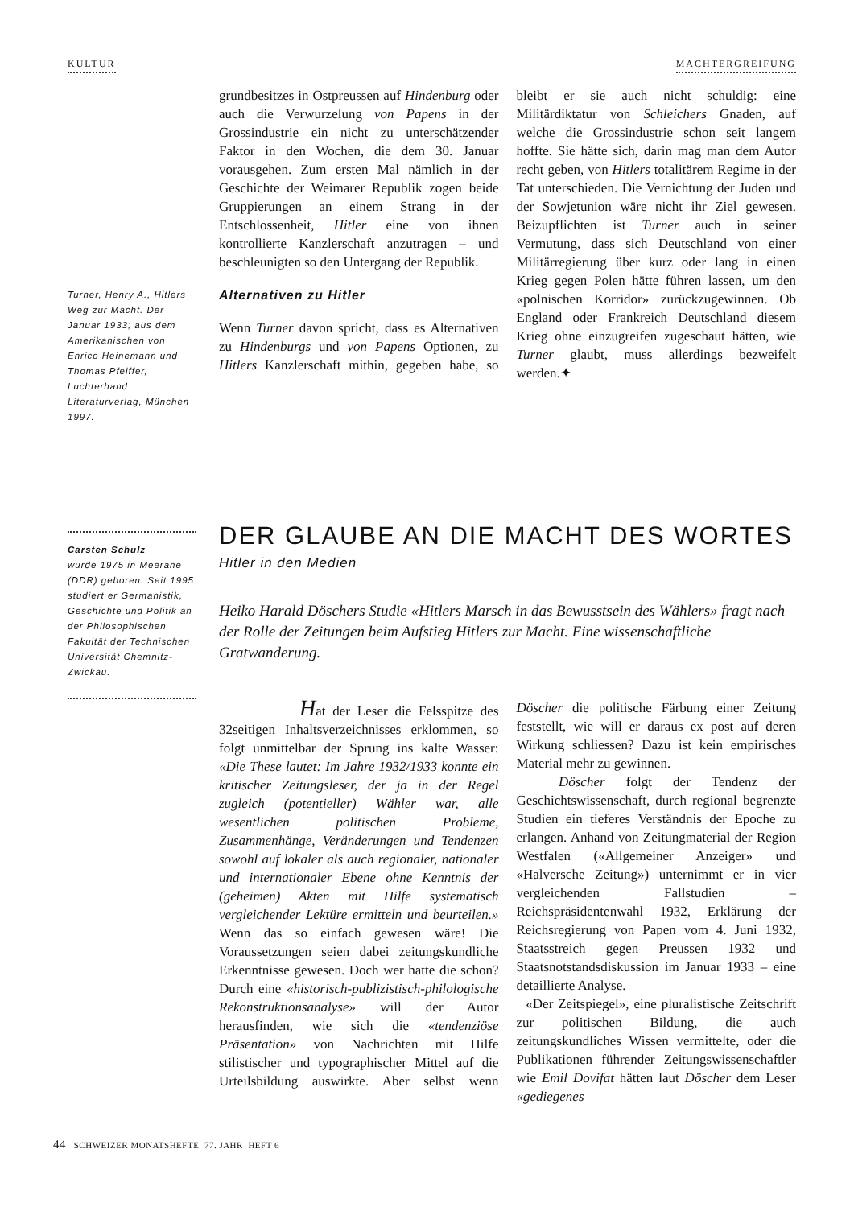KULTUR MACHTERGREIFUNG
Turner, Henry A., Hitlers Weg zur Macht. Der Januar 1933; aus dem Amerikanischen von Enrico Heinemann und Thomas Pfeiffer, Luchterhand Literaturverlag, München 1997.
grundbesitzes in Ostpreussen auf Hindenburg oder auch die Verwurzelung von Papens in der Grossindustrie ein nicht zu unterschätzender Faktor in den Wochen, die dem 30. Januar vorausgehen. Zum ersten Mal nämlich in der Geschichte der Weimarer Republik zogen beide Gruppierungen an einem Strang in der Entschlossenheit, Hitler eine von ihnen kontrollierte Kanzlerschaft anzutragen – und beschleunigten so den Untergang der Republik.
Alternativen zu Hitler
Wenn Turner davon spricht, dass es Alternativen zu Hindenburgs und von Papens Optionen, zu Hitlers Kanzlerschaft mithin, gegeben habe, so bleibt er sie auch nicht schuldig: eine Militärdiktatur von Schleichers Gnaden, auf welche die Grossindustrie schon seit langem hoffte. Sie hätte sich, darin mag man dem Autor recht geben, von Hitlers totalitärem Regime in der Tat unterschieden. Die Vernichtung der Juden und der Sowjetunion wäre nicht ihr Ziel gewesen. Beizupflichten ist Turner auch in seiner Vermutung, dass sich Deutschland von einer Militärregierung über kurz oder lang in einen Krieg gegen Polen hätte führen lassen, um den «polnischen Korridor» zurückzugewinnen. Ob England oder Frankreich Deutschland diesem Krieg ohne einzugreifen zugeschaut hätten, wie Turner glaubt, muss allerdings bezweifelt werden.✦
Carsten Schulz
wurde 1975 in Meerane (DDR) geboren. Seit 1995 studiert er Germanistik, Geschichte und Politik an der Philosophischen Fakultät der Technischen Universität Chemnitz-Zwickau.
DER GLAUBE AN DIE MACHT DES WORTES
Hitler in den Medien
Heiko Harald Döschers Studie «Hitlers Marsch in das Bewusstsein des Wählers» fragt nach der Rolle der Zeitungen beim Aufstieg Hitlers zur Macht. Eine wissenschaftliche Gratwanderung.
Hat der Leser die Felsspitze des 32seitigen Inhaltsverzeichnisses erklommen, so folgt unmittelbar der Sprung ins kalte Wasser: «Die These lautet: Im Jahre 1932/1933 konnte ein kritischer Zeitungsleser, der ja in der Regel zugleich (potentieller) Wähler war, alle wesentlichen politischen Probleme, Zusammenhänge, Veränderungen und Tendenzen sowohl auf lokaler als auch regionaler, nationaler und internationaler Ebene ohne Kenntnis der (geheimen) Akten mit Hilfe systematisch vergleichender Lektüre ermitteln und beurteilen.» Wenn das so einfach gewesen wäre! Die Voraussetzungen seien dabei zeitungskundliche Erkenntnisse gewesen. Doch wer hatte die schon? Durch eine «historisch-publizistisch-philologische Rekonstruktionsanalyse» will der Autor herausfinden, wie sich die «tendenziöse Präsentation» von Nachrichten mit Hilfe stilistischer und typographischer Mittel auf die Urteilsbildung auswirkte. Aber selbst wenn Döscher die politische Färbung einer Zeitung feststellt, wie will er daraus ex post auf deren Wirkung schliessen? Dazu ist kein empirisches Material mehr zu gewinnen.
Döscher folgt der Tendenz der Geschichtswissenschaft, durch regional begrenzte Studien ein tieferes Verständnis der Epoche zu erlangen. Anhand von Zeitungmaterial der Region Westfalen («Allgemeiner Anzeiger» und «Halversche Zeitung») unternimmt er in vier vergleichenden Fallstudien – Reichspräsidentenwahl 1932, Erklärung der Reichsregierung von Papen vom 4. Juni 1932, Staatsstreich gegen Preussen 1932 und Staatsnotstandsdiskussion im Januar 1933 – eine detaillierte Analyse.
«Der Zeitspiegel», eine pluralistische Zeitschrift zur politischen Bildung, die auch zeitungskundliches Wissen vermittelte, oder die Publikationen führender Zeitungswissenschaftler wie Emil Dovifat hätten laut Döscher dem Leser «gediegenes
44 SCHWEIZER MONATSHEFTE 77. JAHR HEFT 6